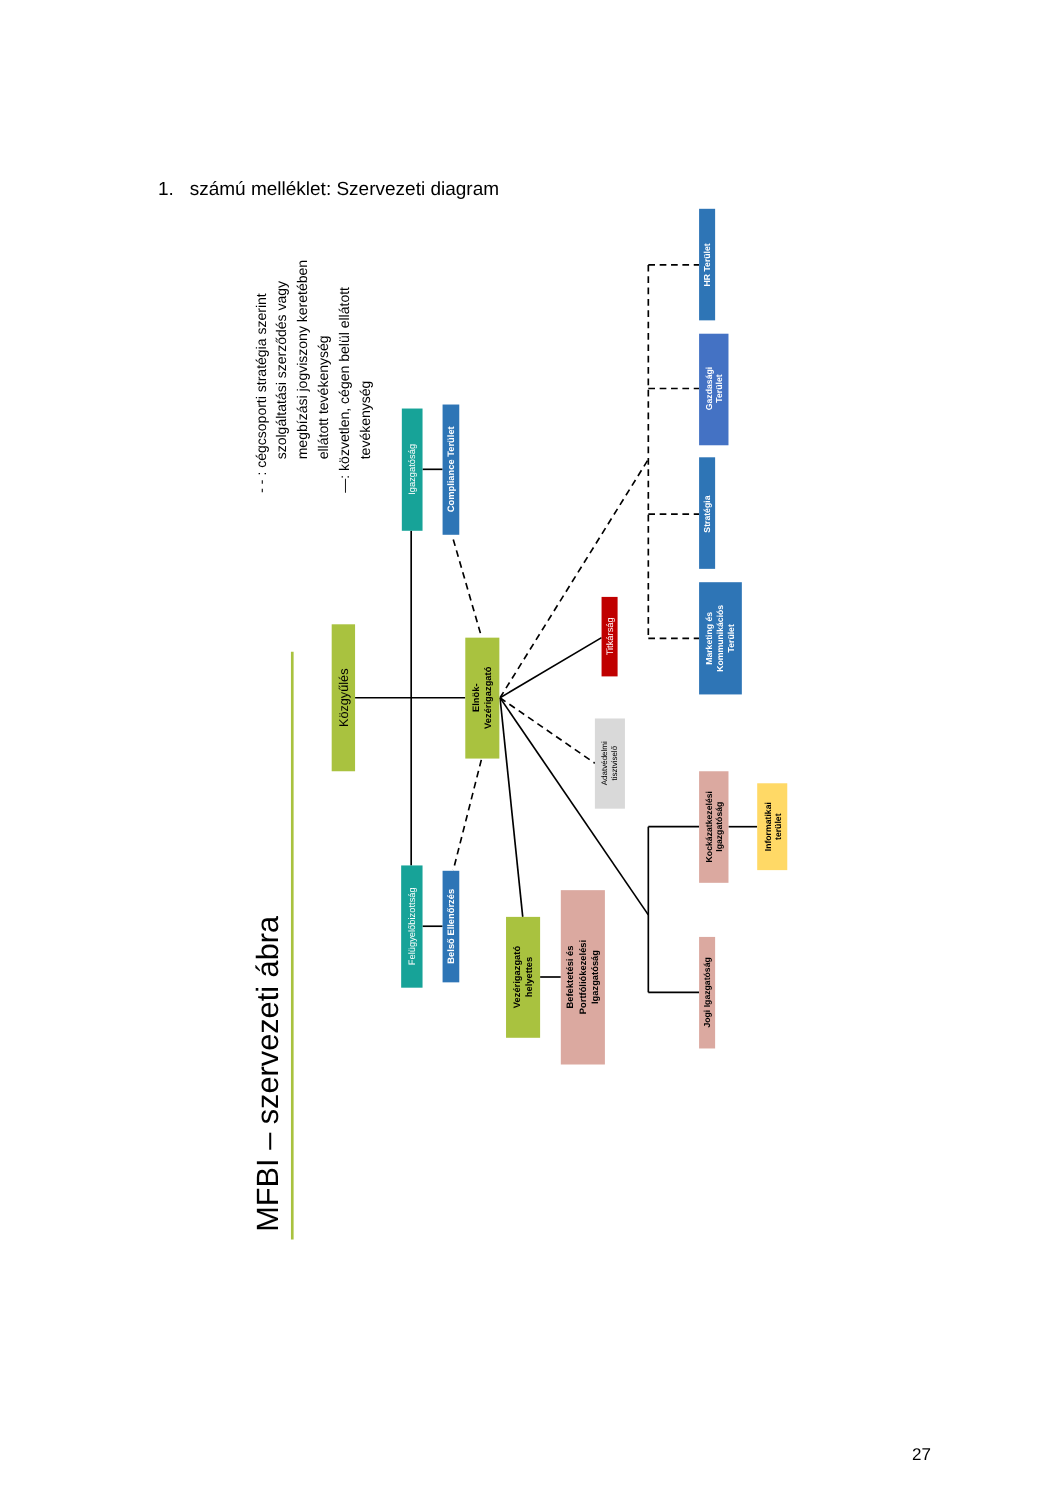1. számú melléklet: Szervezeti diagram
Közgyűlés
Elnök- Vezérigazgató
Igazgatóság
Compliance Terület
Felügyelőbizottság
Belső Ellenőrzés
Vezérigazgató helyettes
Befektetési és Portfóliókezelési Igazgatóság
Titkárság
Adatvédelmi tisztviselő
Marketing és Kommunikációs Terület
Stratégia
Gazdasági Terület
HR Terület
Kockázatkezelési Igazgatóság
Informatikai terület
Jogi Igazgatóság
MFBI – szervezeti ábra
- - : cégcsoporti stratégia szerint
szolgáltatási szerződés vagy
megbízási jogviszony keretében
ellátott tevékenység
—: közvetlen, cégen belül ellátott
tevékenység
27